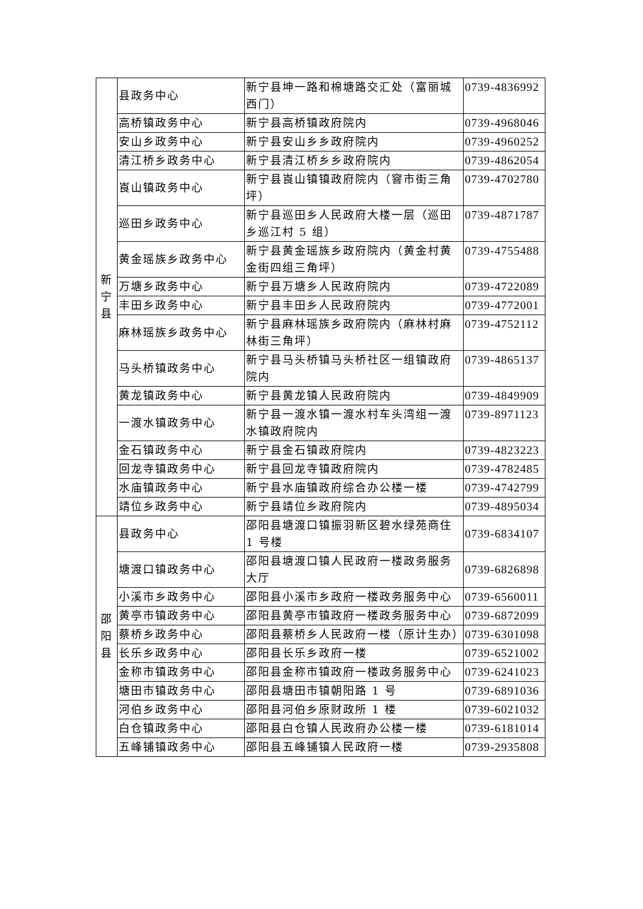| 新 宁 县 | 县政务中心 | 新宁县坤一路和棉塘路交汇处（富丽城西门） | 0739-4836992 |
| | 高桥镇政务中心 | 新宁县高桥镇政府院内 | 0739-4968046 |
| | 安山乡政务中心 | 新宁县安山乡乡政府院内 | 0739-4960252 |
| | 清江桥乡政务中心 | 新宁县清江桥乡乡政府院内 | 0739-4862054 |
| | 崀山镇政务中心 | 新宁县崀山镇镇政府院内（窨市街三角坪） | 0739-4702780 |
| | 巡田乡政务中心 | 新宁县巡田乡人民政府大楼一层（巡田乡巡江村 5 组） | 0739-4871787 |
| | 黄金瑶族乡政务中心 | 新宁县黄金瑶族乡政府院内（黄金村黄金街四组三角坪） | 0739-4755488 |
| | 万塘乡政务中心 | 新宁县万塘乡人民政府院内 | 0739-4722089 |
| | 丰田乡政务中心 | 新宁县丰田乡人民政府院内 | 0739-4772001 |
| | 麻林瑶族乡政务中心 | 新宁县麻林瑶族乡政府院内（麻林村麻林街三角坪） | 0739-4752112 |
| | 马头桥镇政务中心 | 新宁县马头桥镇马头桥社区一组镇政府院内 | 0739-4865137 |
| | 黄龙镇政务中心 | 新宁县黄龙镇人民政府院内 | 0739-4849909 |
| | 一渡水镇政务中心 | 新宁县一渡水镇一渡水村车头湾组一渡水镇政府院内 | 0739-8971123 |
| | 金石镇政务中心 | 新宁县金石镇政府院内 | 0739-4823223 |
| | 回龙寺镇政务中心 | 新宁县回龙寺镇政府院内 | 0739-4782485 |
| | 水庙镇政务中心 | 新宁县水庙镇政府综合办公楼一楼 | 0739-4742799 |
| | 靖位乡政务中心 | 新宁县靖位乡政府院内 | 0739-4895034 |
| 邵 阳 县 | 县政务中心 | 邵阳县塘渡口镇振羽新区碧水绿苑商住 1 号楼 | 0739-6834107 |
| | 塘渡口镇政务中心 | 邵阳县塘渡口镇人民政府一楼政务服务大厅 | 0739-6826898 |
| | 小溪市乡政务中心 | 邵阳县小溪市乡政府一楼政务服务中心 | 0739-6560011 |
| | 黄亭市镇政务中心 | 邵阳县黄亭市镇政府一楼政务服务中心 | 0739-6872099 |
| | 蔡桥乡政务中心 | 邵阳县蔡桥乡人民政府一楼（原计生办） | 0739-6301098 |
| | 长乐乡政务中心 | 邵阳县长乐乡政府一楼 | 0739-6521002 |
| | 金称市镇政务中心 | 邵阳县金称市镇政府一楼政务服务中心 | 0739-6241023 |
| | 塘田市镇政务中心 | 邵阳县塘田市镇朝阳路 1 号 | 0739-6891036 |
| | 河伯乡政务中心 | 邵阳县河伯乡原财政所 1 楼 | 0739-6021032 |
| | 白仓镇政务中心 | 邵阳县白仓镇人民政府办公楼一楼 | 0739-6181014 |
| | 五峰铺镇政务中心 | 邵阳县五峰铺镇人民政府一楼 | 0739-2935808 |